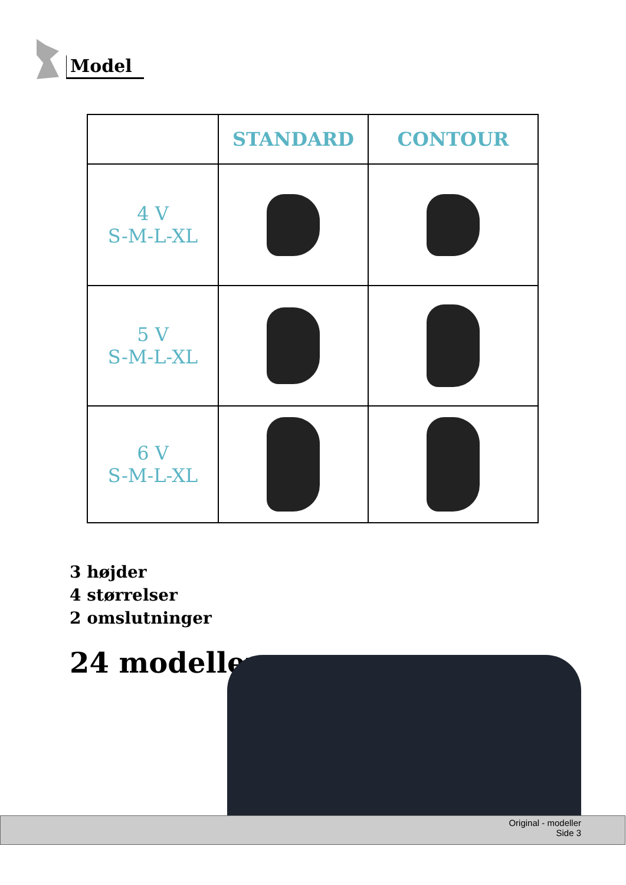Model
| | STANDARD | CONTOUR |
| --- | --- | --- |
| 4 V S-M-L-XL | | |
| 5 V S-M-L-XL | | |
| 6 V S-M-L-XL | | |
3 højder
4 størrelser
2 omslutninger
24 modeller
Original - modeller
Side 3